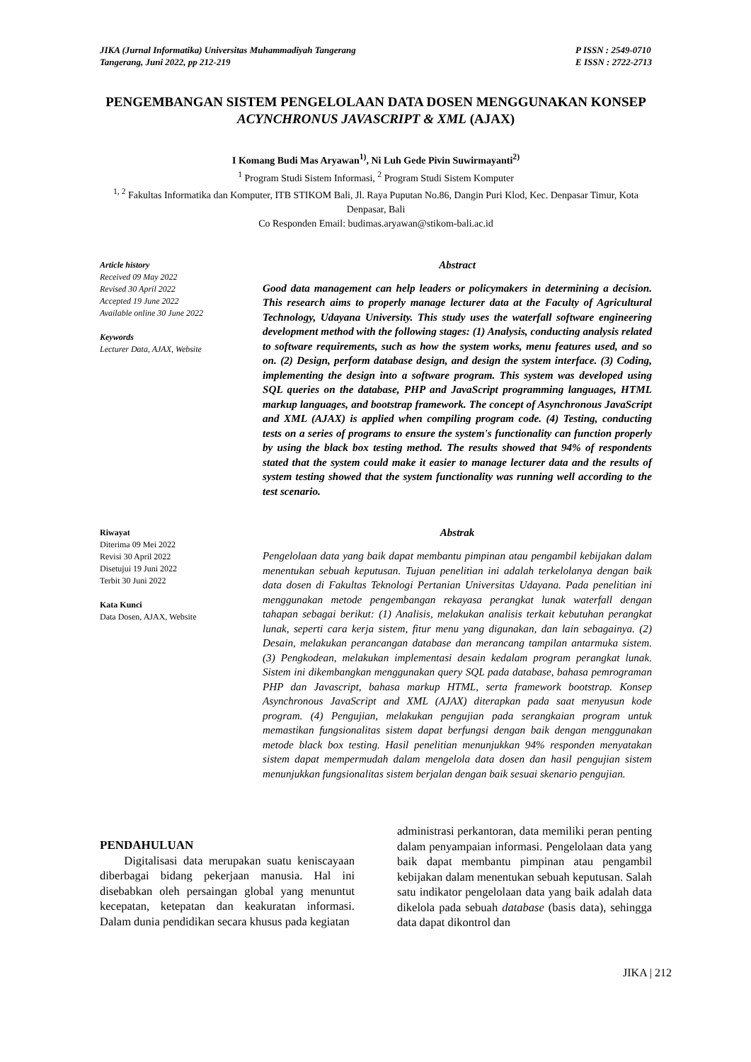JIKA (Jurnal Informatika) Universitas Muhammadiyah Tangerang
Tangerang, Juni 2022, pp 212-219
P ISSN : 2549-0710
E ISSN : 2722-2713
PENGEMBANGAN SISTEM PENGELOLAAN DATA DOSEN MENGGUNAKAN KONSEP ACYNCHRONUS JAVASCRIPT & XML (AJAX)
I Komang Budi Mas Aryawan<sup>1)</sup>, Ni Luh Gede Pivin Suwirmayanti<sup>2)</sup>
<sup>1</sup> Program Studi Sistem Informasi, <sup>2</sup> Program Studi Sistem Komputer
<sup>1, 2</sup> Fakultas Informatika dan Komputer, ITB STIKOM Bali, Jl. Raya Puputan No.86, Dangin Puri Klod, Kec. Denpasar Timur, Kota Denpasar, Bali
Co Responden Email: budimas.aryawan@stikom-bali.ac.id
Article history
Received 09 May 2022
Revised 30 April 2022
Accepted 19 June 2022
Available online 30 June 2022
Keywords
Lecturer Data, AJAX, Website
Abstract
Good data management can help leaders or policymakers in determining a decision. This research aims to properly manage lecturer data at the Faculty of Agricultural Technology, Udayana University. This study uses the waterfall software engineering development method with the following stages: (1) Analysis, conducting analysis related to software requirements, such as how the system works, menu features used, and so on. (2) Design, perform database design, and design the system interface. (3) Coding, implementing the design into a software program. This system was developed using SQL queries on the database, PHP and JavaScript programming languages, HTML markup languages, and bootstrap framework. The concept of Asynchronous JavaScript and XML (AJAX) is applied when compiling program code. (4) Testing, conducting tests on a series of programs to ensure the system's functionality can function properly by using the black box testing method. The results showed that 94% of respondents stated that the system could make it easier to manage lecturer data and the results of system testing showed that the system functionality was running well according to the test scenario.
Riwayat
Diterima 09 Mei 2022
Revisi 30 April 2022
Disetujui 19 Juni 2022
Terbit 30 Juni 2022
Kata Kunci
Data Dosen, AJAX, Website
Abstrak
Pengelolaan data yang baik dapat membantu pimpinan atau pengambil kebijakan dalam menentukan sebuah keputusan. Tujuan penelitian ini adalah terkelolanya dengan baik data dosen di Fakultas Teknologi Pertanian Universitas Udayana. Pada penelitian ini menggunakan metode pengembangan rekayasa perangkat lunak waterfall dengan tahapan sebagai berikut: (1) Analisis, melakukan analisis terkait kebutuhan perangkat lunak, seperti cara kerja sistem, fitur menu yang digunakan, dan lain sebagainya. (2) Desain, melakukan perancangan database dan merancang tampilan antarmuka sistem. (3) Pengkodean, melakukan implementasi desain kedalam program perangkat lunak. Sistem ini dikembangkan menggunakan query SQL pada database, bahasa pemrograman PHP dan Javascript, bahasa markup HTML, serta framework bootstrap. Konsep Asynchronous JavaScript and XML (AJAX) diterapkan pada saat menyusun kode program. (4) Pengujian, melakukan pengujian pada serangkaian program untuk memastikan fungsionalitas sistem dapat berfungsi dengan baik dengan menggunakan metode black box testing. Hasil penelitian menunjukkan 94% responden menyatakan sistem dapat mempermudah dalam mengelola data dosen dan hasil pengujian sistem menunjukkan fungsionalitas sistem berjalan dengan baik sesuai skenario pengujian.
PENDAHULUAN
Digitalisasi data merupakan suatu keniscayaan diberbagai bidang pekerjaan manusia. Hal ini disebabkan oleh persaingan global yang menuntut kecepatan, ketepatan dan keakuratan informasi. Dalam dunia pendidikan secara khusus pada kegiatan
administrasi perkantoran, data memiliki peran penting dalam penyampaian informasi. Pengelolaan data yang baik dapat membantu pimpinan atau pengambil kebijakan dalam menentukan sebuah keputusan. Salah satu indikator pengelolaan data yang baik adalah data dikelola pada sebuah database (basis data), sehingga data dapat dikontrol dan
JIKA | 212